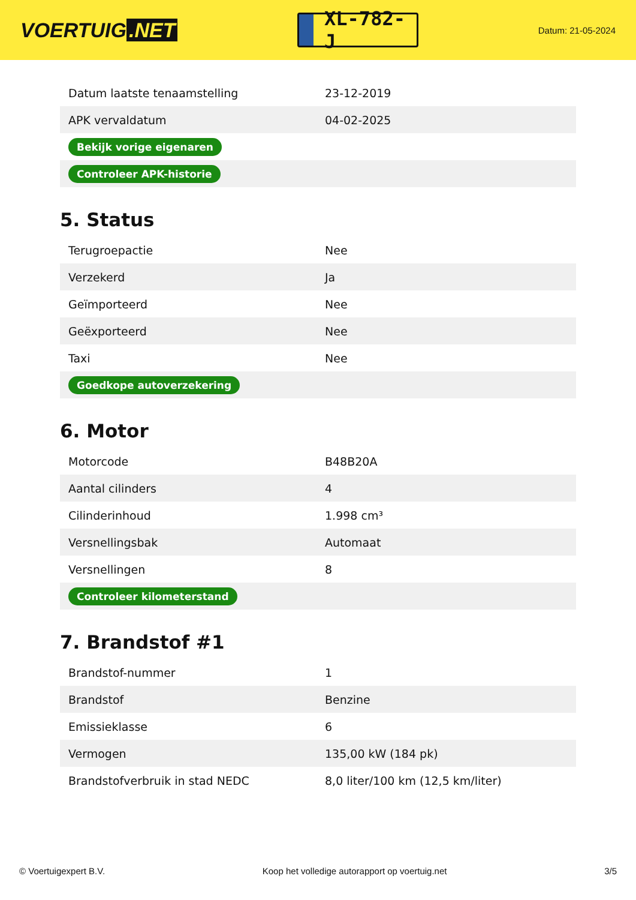VOERTUIG.NET
XL-782-J
Datum: 21-05-2024
| Datum laatste tenaamstelling | 23-12-2019 |
| APK vervaldatum | 04-02-2025 |
| Bekijk vorige eigenaren | |
| Controleer APK-historie | |
5. Status
| Terugroepactie | Nee |
| Verzekerd | Ja |
| Geïmporteerd | Nee |
| Geëxporteerd | Nee |
| Taxi | Nee |
| Goedkope autoverzekering | |
6. Motor
| Motorcode | B48B20A |
| Aantal cilinders | 4 |
| Cilinderinhoud | 1.998 cm³ |
| Versnellingsbak | Automaat |
| Versnellingen | 8 |
| Controleer kilometerstand | |
7. Brandstof #1
| Brandstof-nummer | 1 |
| Brandstof | Benzine |
| Emissieklasse | 6 |
| Vermogen | 135,00 kW (184 pk) |
| Brandstofverbruik in stad NEDC | 8,0 liter/100 km (12,5 km/liter) |
© Voertuigexpert B.V. Koop het volledige autorapport op voertuig.net 3/5